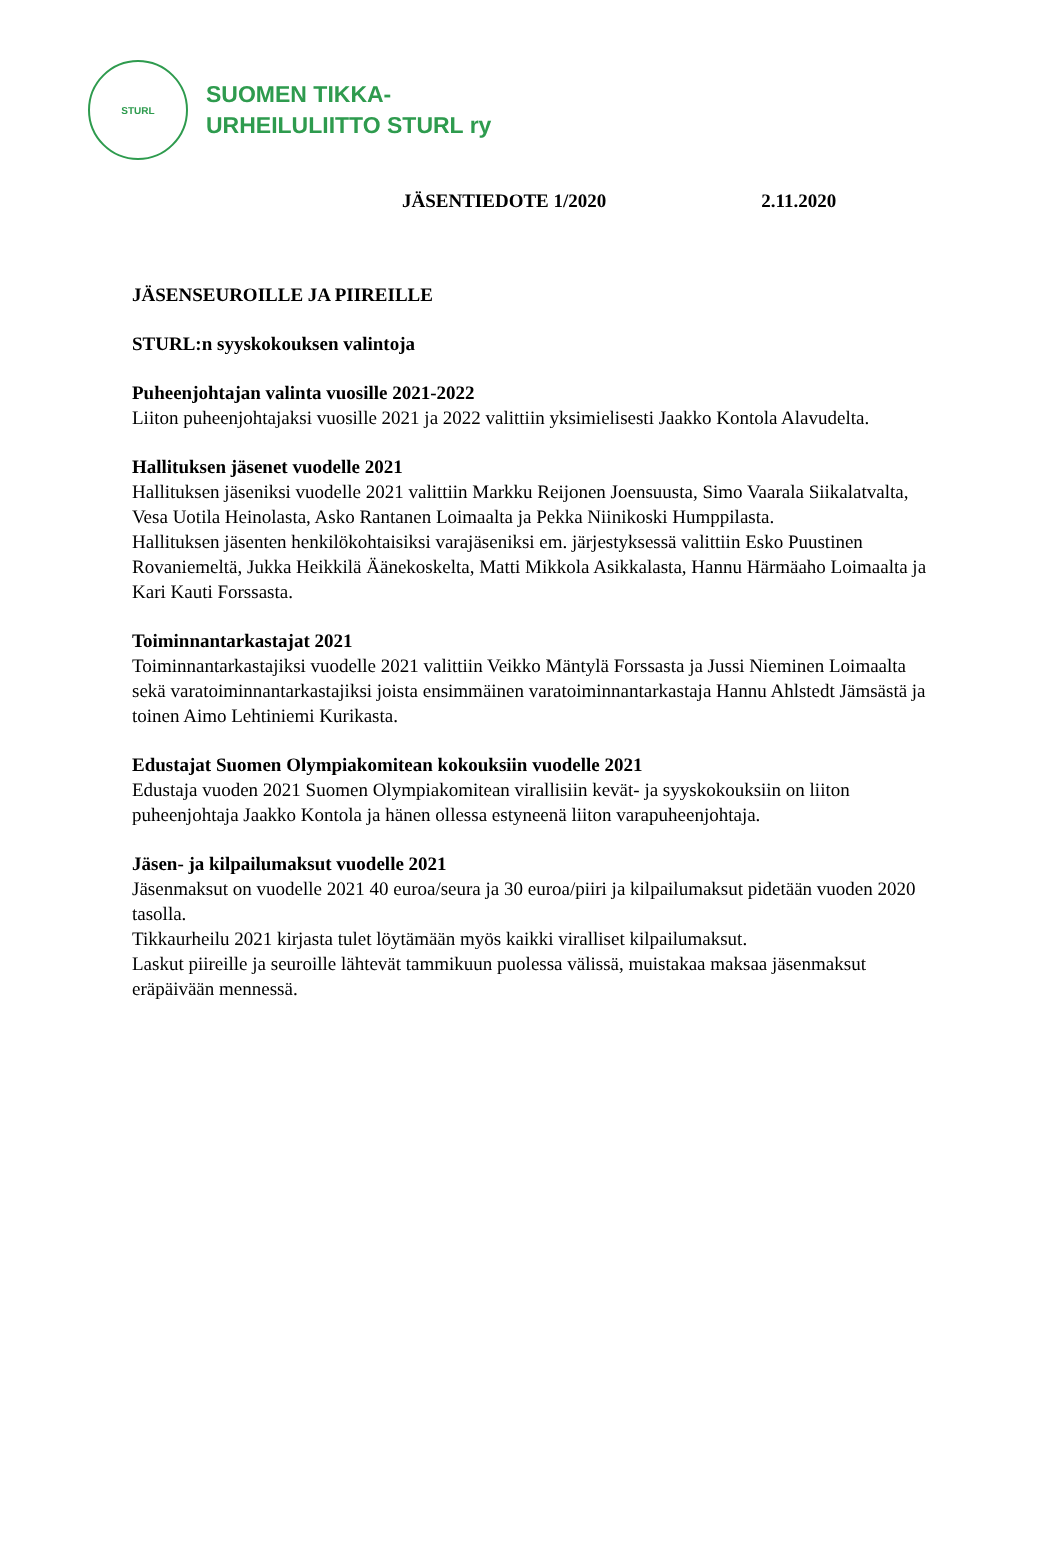STURL
SUOMEN TIKKA-
URHEILULIITTO STURL ry
JÄSENTIEDOTE 1/2020 2.11.2020
JÄSENSEUROILLE JA PIIREILLE
STURL:n syyskokouksen valintoja
Puheenjohtajan valinta vuosille 2021-2022
Liiton puheenjohtajaksi vuosille 2021 ja 2022 valittiin yksimielisesti Jaakko Kontola Alavudelta.
Hallituksen jäsenet vuodelle 2021
Hallituksen jäseniksi vuodelle 2021 valittiin Markku Reijonen Joensuusta, Simo Vaarala Siikalatvalta, Vesa Uotila Heinolasta, Asko Rantanen Loimaalta ja Pekka Niinikoski Humppilasta.
Hallituksen jäsenten henkilökohtaisiksi varajäseniksi em. järjestyksessä valittiin Esko Puustinen Rovaniemeltä, Jukka Heikkilä Äänekoskelta, Matti Mikkola Asikkalasta, Hannu Härmäaho Loimaalta ja Kari Kauti Forssasta.
Toiminnantarkastajat 2021
Toiminnantarkastajiksi vuodelle 2021 valittiin Veikko Mäntylä Forssasta ja Jussi Nieminen Loimaalta sekä varatoiminnantarkastajiksi joista ensimmäinen varatoiminnantarkastaja Hannu Ahlstedt Jämsästä ja toinen Aimo Lehtiniemi Kurikasta.
Edustajat Suomen Olympiakomitean kokouksiin vuodelle 2021
Edustaja vuoden 2021 Suomen Olympiakomitean virallisiin kevät- ja syyskokouksiin on liiton puheenjohtaja Jaakko Kontola ja hänen ollessa estyneenä liiton varapuheenjohtaja.
Jäsen- ja kilpailumaksut vuodelle 2021
Jäsenmaksut on vuodelle 2021 40 euroa/seura ja 30 euroa/piiri ja kilpailumaksut pidetään vuoden 2020 tasolla.
Tikkaurheilu 2021 kirjasta tulet löytämään myös kaikki viralliset kilpailumaksut.
Laskut piireille ja seuroille lähtevät tammikuun puolessa välissä, muistakaa maksaa jäsenmaksut eräpäivään mennessä.